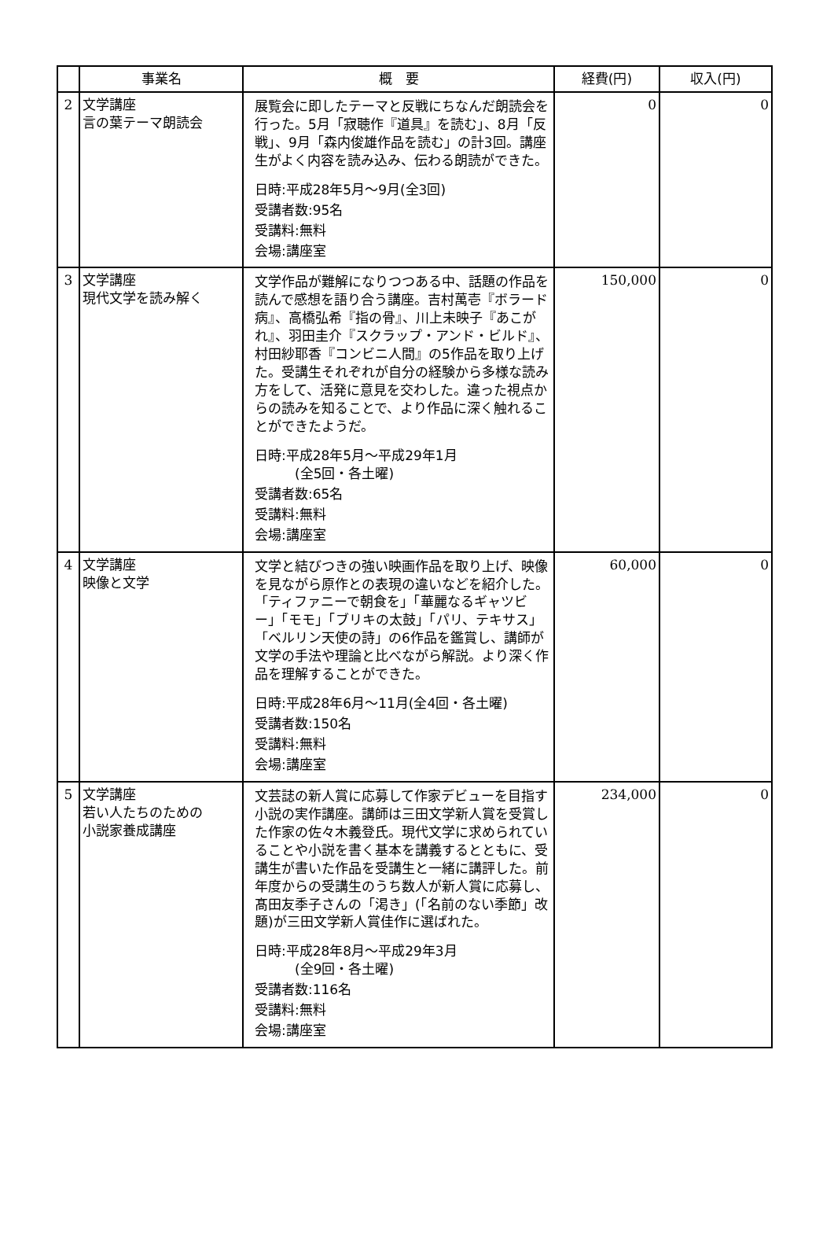| | 事業名 | 概 要 | 経費(円) | 収入(円) |
| --- | --- | --- | --- | --- |
| 2 | 文学講座 言の葉テーマ朗読会 | 展覧会に即したテーマと反戦にちなんだ朗読会を行った。5月「寂聴作『道具』を読む」、8月「反戦」、9月「森内俊雄作品を読む」の計3回。講座生がよく内容を読み込み、伝わる朗読ができた。 日時:平成28年5月～9月(全3回) 受講者数:95名 受講料:無料 会場:講座室 | 0 | 0 |
| 3 | 文学講座 現代文学を読み解く | 文学作品が難解になりつつある中、話題の作品を読んで感想を語り合う講座。吉村萬壱『ボラード病』、高橋弘希『指の骨』、川上未映子『あこがれ』、羽田圭介『スクラップ・アンド・ビルド』、村田紗耶香『コンビニ人間』の5作品を取り上げた。受講生それぞれが自分の経験から多様な読み方をして、活発に意見を交わした。違った視点からの読みを知ることで、より作品に深く触れることができたようだ。 日時:平成28年5月～平成29年1月 (全5回・各土曜) 受講者数:65名 受講料:無料 会場:講座室 | 150,000 | 0 |
| 4 | 文学講座 映像と文学 | 文学と結びつきの強い映画作品を取り上げ、映像を見ながら原作との表現の違いなどを紹介した。「ティファニーで朝食を」「華麗なるギャツビー」「モモ」「ブリキの太鼓」「パリ、テキサス」「ベルリン天使の詩」の6作品を鑑賞し、講師が文学の手法や理論と比べながら解説。より深く作品を理解することができた。 日時:平成28年6月～11月(全4回・各土曜) 受講者数:150名 受講料:無料 会場:講座室 | 60,000 | 0 |
| 5 | 文学講座 若い人たちのための 小説家養成講座 | 文芸誌の新人賞に応募して作家デビューを目指す小説の実作講座。講師は三田文学新人賞を受賞した作家の佐々木義登氏。現代文学に求められていることや小説を書く基本を講義するとともに、受講生が書いた作品を受講生と一緒に講評した。前年度からの受講生のうち数人が新人賞に応募し、髙田友季子さんの「渇き」(「名前のない季節」改題)が三田文学新人賞佳作に選ばれた。 日時:平成28年8月～平成29年3月 (全9回・各土曜) 受講者数:116名 受講料:無料 会場:講座室 | 234,000 | 0 |